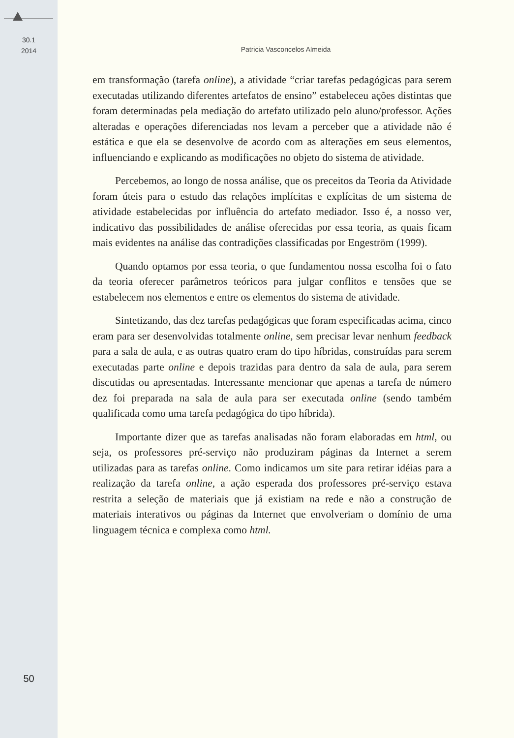30.1
2014
Patricia Vasconcelos Almeida
em transformação (tarefa online), a atividade “criar tarefas pedagógicas para serem executadas utilizando diferentes artefatos de ensino” estabeleceu ações distintas que foram determinadas pela mediação do artefato utilizado pelo aluno/professor. Ações alteradas e operações diferenciadas nos levam a perceber que a atividade não é estática e que ela se desenvolve de acordo com as alterações em seus elementos, influenciando e explicando as modificações no objeto do sistema de atividade.
Percebemos, ao longo de nossa análise, que os preceitos da Teoria da Atividade foram úteis para o estudo das relações implícitas e explícitas de um sistema de atividade estabelecidas por influência do artefato mediador. Isso é, a nosso ver, indicativo das possibilidades de análise oferecidas por essa teoria, as quais ficam mais evidentes na análise das contradições classificadas por Engeström (1999).
Quando optamos por essa teoria, o que fundamentou nossa escolha foi o fato da teoria oferecer parâmetros teóricos para julgar conflitos e tensões que se estabelecem nos elementos e entre os elementos do sistema de atividade.
Sintetizando, das dez tarefas pedagógicas que foram especificadas acima, cinco eram para ser desenvolvidas totalmente online, sem precisar levar nenhum feedback para a sala de aula, e as outras quatro eram do tipo híbridas, construídas para serem executadas parte online e depois trazidas para dentro da sala de aula, para serem discutidas ou apresentadas. Interessante mencionar que apenas a tarefa de número dez foi preparada na sala de aula para ser executada online (sendo também qualificada como uma tarefa pedagógica do tipo híbrida).
Importante dizer que as tarefas analisadas não foram elaboradas em html, ou seja, os professores pré-serviço não produziram páginas da Internet a serem utilizadas para as tarefas online. Como indicamos um site para retirar idéias para a realização da tarefa online, a ação esperada dos professores pré-serviço estava restrita a seleção de materiais que já existiam na rede e não a construção de materiais interativos ou páginas da Internet que envolveriam o domínio de uma linguagem técnica e complexa como html.
50